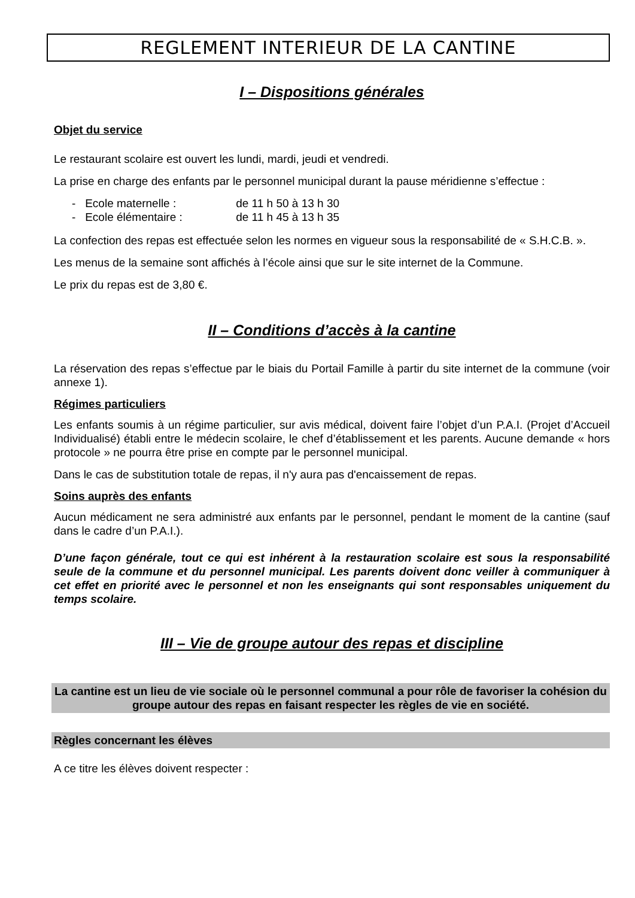REGLEMENT INTERIEUR DE LA CANTINE
I – Dispositions générales
Objet du service
Le restaurant scolaire est ouvert les lundi, mardi, jeudi et vendredi.
La prise en charge des enfants par le personnel municipal durant la pause méridienne s’effectue :
- Ecole maternelle : de 11 h 50 à 13 h 30
- Ecole élémentaire : de 11 h 45 à 13 h 35
La confection des repas est effectuée selon les normes en vigueur sous la responsabilité de « S.H.C.B. ».
Les menus de la semaine sont affichés à l’école ainsi que sur le site internet de la Commune.
Le prix du repas est de 3,80 €.
II – Conditions d’accès à la cantine
La réservation des repas s’effectue par le biais du Portail Famille à partir du site internet de la commune (voir annexe 1).
Régimes particuliers
Les enfants soumis à un régime particulier, sur avis médical, doivent faire l’objet d’un P.A.I. (Projet d’Accueil Individualisé) établi entre le médecin scolaire, le chef d’établissement et les parents. Aucune demande « hors protocole » ne pourra être prise en compte par le personnel municipal.
Dans le cas de substitution totale de repas, il n'y aura pas d'encaissement de repas.
Soins auprès des enfants
Aucun médicament ne sera administré aux enfants par le personnel, pendant le moment de la cantine (sauf dans le cadre d’un P.A.I.).
D’une façon générale, tout ce qui est inhérent à la restauration scolaire est sous la responsabilité seule de la commune et du personnel municipal. Les parents doivent donc veiller à communiquer à cet effet en priorité avec le personnel et non les enseignants qui sont responsables uniquement du temps scolaire.
III – Vie de groupe autour des repas et discipline
La cantine est un lieu de vie sociale où le personnel communal a pour rôle de favoriser la cohésion du groupe autour des repas en faisant respecter les règles de vie en société.
Règles concernant les élèves
A ce titre les élèves doivent respecter :